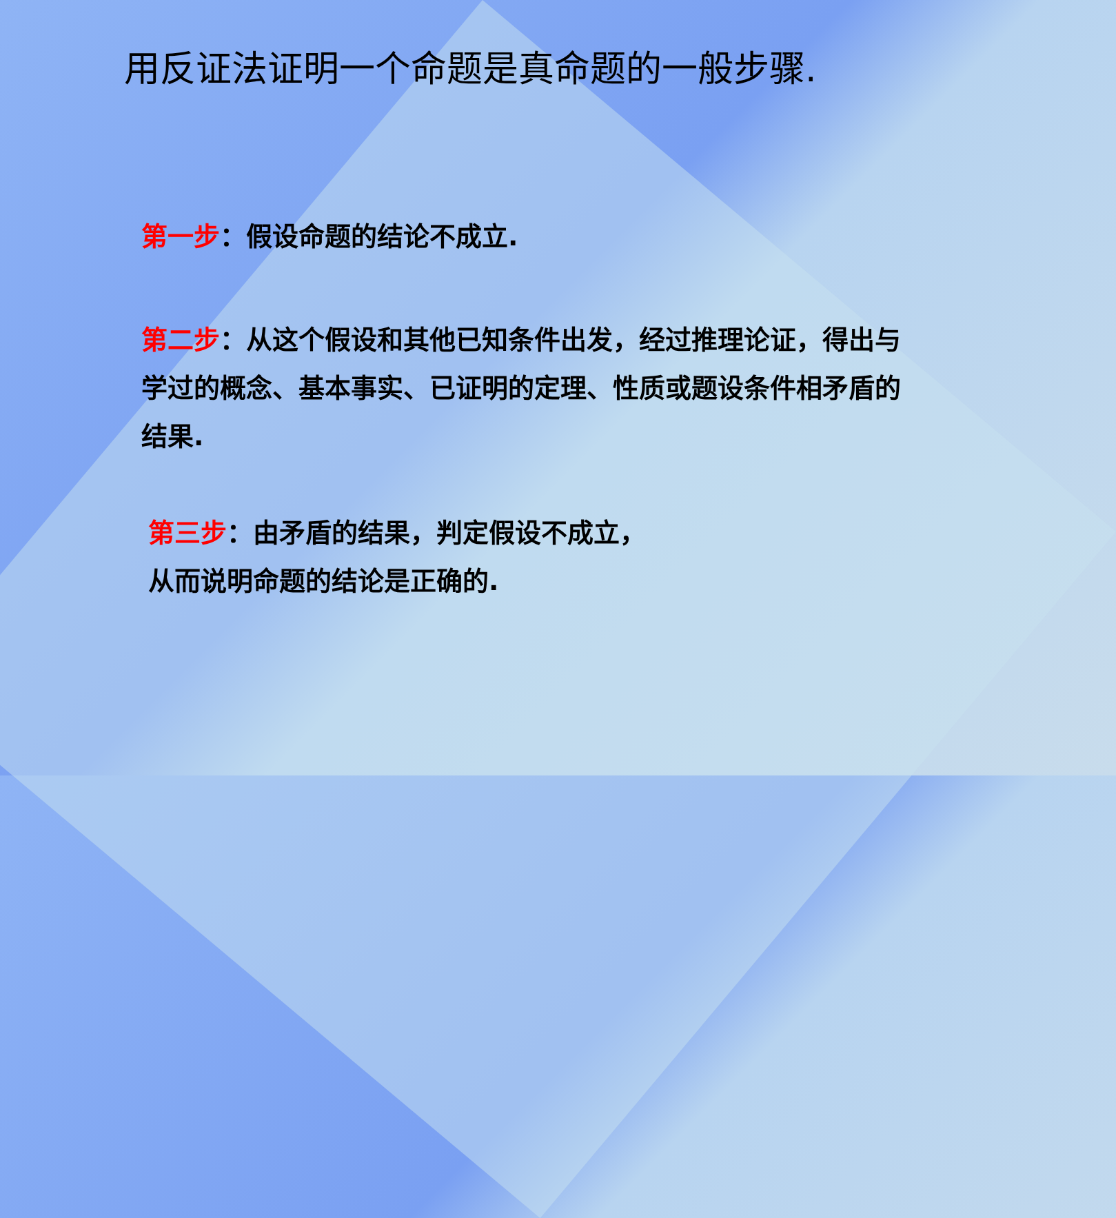用反证法证明一个命题是真命题的一般步骤.
第一步：假设命题的结论不成立.
第二步：从这个假设和其他已知条件出发，经过推理论证，得出与学过的概念、基本事实、已证明的定理、性质或题设条件相矛盾的结果.
第三步：由矛盾的结果，判定假设不成立，
从而说明命题的结论是正确的.